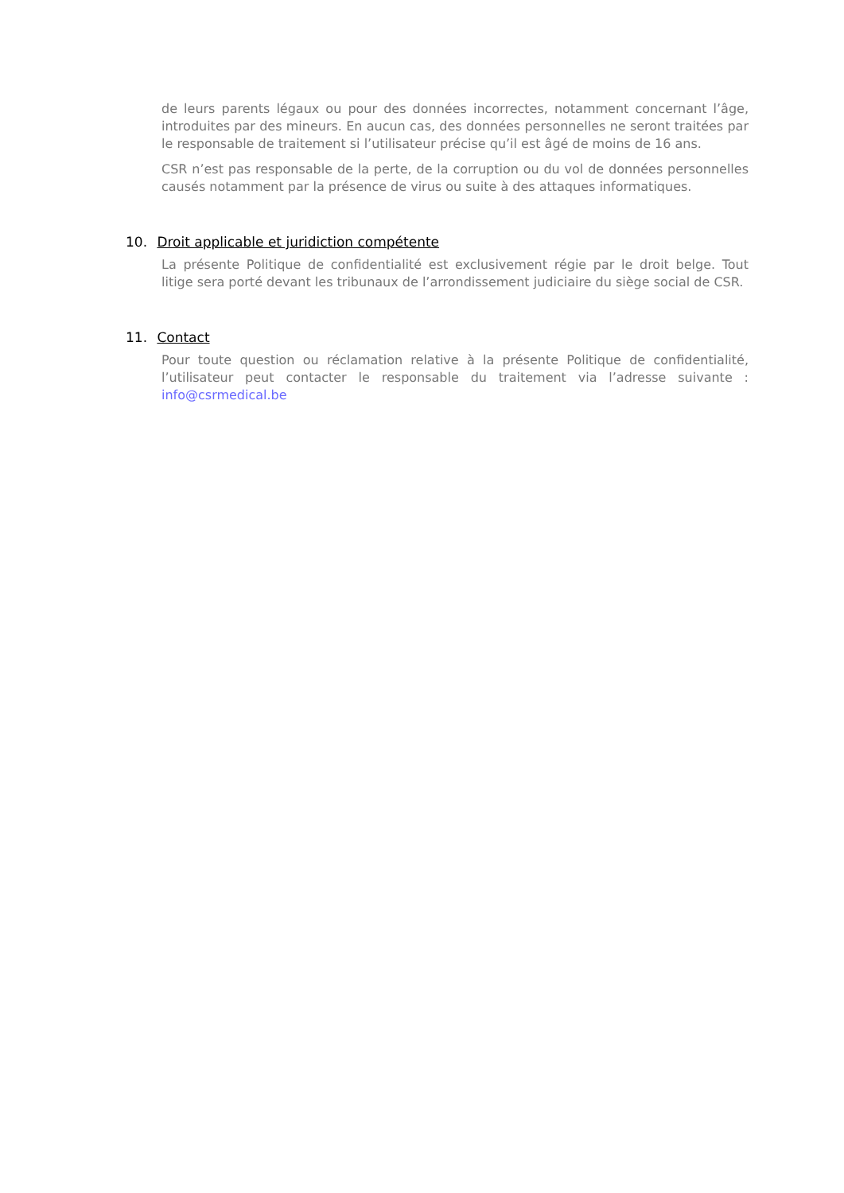de leurs parents légaux ou pour des données incorrectes, notamment concernant l’âge, introduites par des mineurs. En aucun cas, des données personnelles ne seront traitées par le responsable de traitement si l’utilisateur précise qu’il est âgé de moins de 16 ans.
CSR n’est pas responsable de la perte, de la corruption ou du vol de données personnelles causés notamment par la présence de virus ou suite à des attaques informatiques.
10. Droit applicable et juridiction compétente
La présente Politique de confidentialité est exclusivement régie par le droit belge. Tout litige sera porté devant les tribunaux de l’arrondissement judiciaire du siège social de CSR.
11. Contact
Pour toute question ou réclamation relative à la présente Politique de confidentialité, l’utilisateur peut contacter le responsable du traitement via l’adresse suivante : info@csrmedical.be